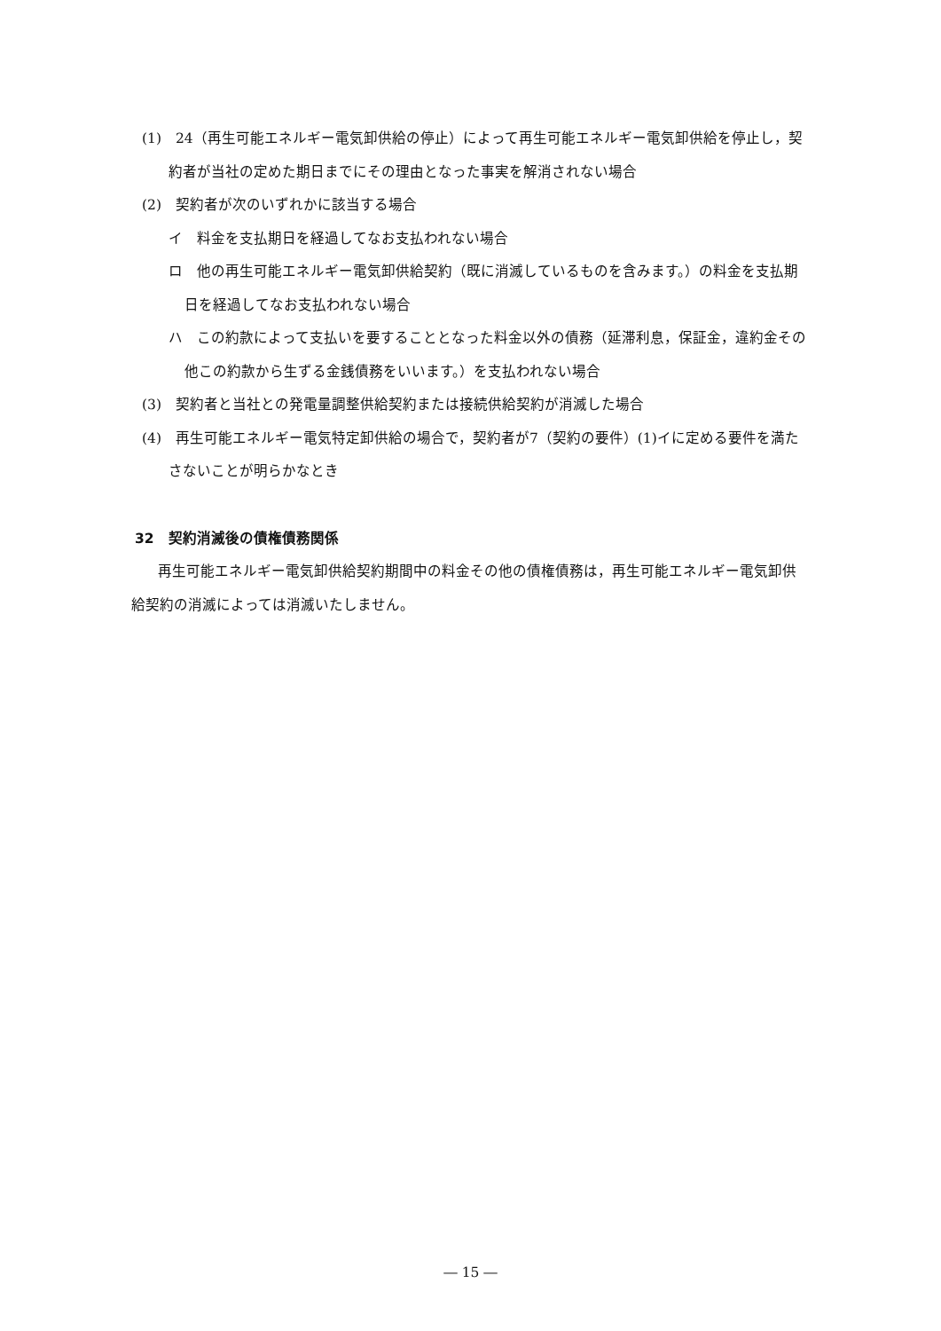(1)　24（再生可能エネルギー電気卸供給の停止）によって再生可能エネルギー電気卸供給を停止し，契約者が当社の定めた期日までにその理由となった事実を解消されない場合
(2)　契約者が次のいずれかに該当する場合
イ　料金を支払期日を経過してなお支払われない場合
ロ　他の再生可能エネルギー電気卸供給契約（既に消滅しているものを含みます。）の料金を支払期日を経過してなお支払われない場合
ハ　この約款によって支払いを要することとなった料金以外の債務（延滞利息，保証金，違約金その他この約款から生ずる金銭債務をいいます。）を支払われない場合
(3)　契約者と当社との発電量調整供給契約または接続供給契約が消滅した場合
(4)　再生可能エネルギー電気特定卸供給の場合で，契約者が7（契約の要件）(1)イに定める要件を満たさないことが明らかなとき
32　契約消滅後の債権債務関係
再生可能エネルギー電気卸供給契約期間中の料金その他の債権債務は，再生可能エネルギー電気卸供給契約の消滅によっては消滅いたしません。
― 15 ―